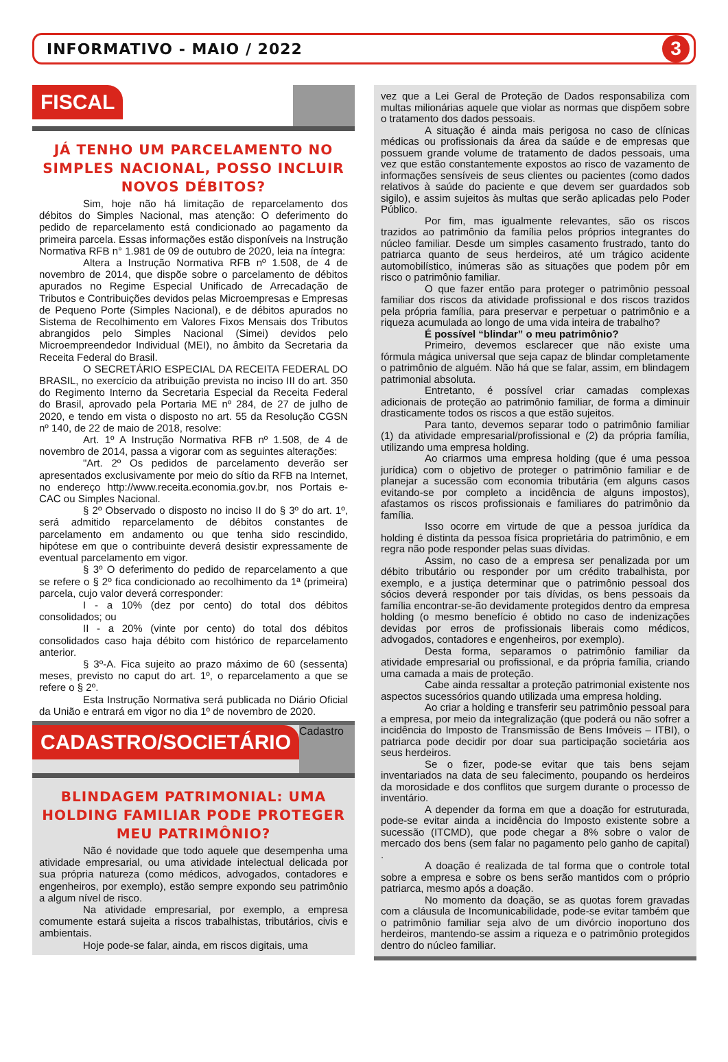INFORMATIVO - MAIO / 2022
3
FISCAL
JÁ TENHO UM PARCELAMENTO NO SIMPLES NACIONAL, POSSO INCLUIR NOVOS DÉBITOS?
Sim, hoje não há limitação de reparcelamento dos débitos do Simples Nacional, mas atenção: O deferimento do pedido de reparcelamento está condicionado ao pagamento da primeira parcela. Essas informações estão disponíveis na Instrução Normativa RFB n° 1.981 de 09 de outubro de 2020, leia na íntegra:
Altera a Instrução Normativa RFB nº 1.508, de 4 de novembro de 2014, que dispõe sobre o parcelamento de débitos apurados no Regime Especial Unificado de Arrecadação de Tributos e Contribuições devidos pelas Microempresas e Empresas de Pequeno Porte (Simples Nacional), e de débitos apurados no Sistema de Recolhimento em Valores Fixos Mensais dos Tributos abrangidos pelo Simples Nacional (Simei) devidos pelo Microempreendedor Individual (MEI), no âmbito da Secretaria da Receita Federal do Brasil.
O SECRETÁRIO ESPECIAL DA RECEITA FEDERAL DO BRASIL, no exercício da atribuição prevista no inciso III do art. 350 do Regimento Interno da Secretaria Especial da Receita Federal do Brasil, aprovado pela Portaria ME nº 284, de 27 de julho de 2020, e tendo em vista o disposto no art. 55 da Resolução CGSN nº 140, de 22 de maio de 2018, resolve:
Art. 1º A Instrução Normativa RFB nº 1.508, de 4 de novembro de 2014, passa a vigorar com as seguintes alterações:
"Art. 2º Os pedidos de parcelamento deverão ser apresentados exclusivamente por meio do sítio da RFB na Internet, no endereço http://www.receita.economia.gov.br, nos Portais e-CAC ou Simples Nacional.
§ 2º Observado o disposto no inciso II do § 3º do art. 1º, será admitido reparcelamento de débitos constantes de parcelamento em andamento ou que tenha sido rescindido, hipótese em que o contribuinte deverá desistir expressamente de eventual parcelamento em vigor.
§ 3º O deferimento do pedido de reparcelamento a que se refere o § 2º fica condicionado ao recolhimento da 1ª (primeira) parcela, cujo valor deverá corresponder:
I - a 10% (dez por cento) do total dos débitos consolidados; ou
II - a 20% (vinte por cento) do total dos débitos consolidados caso haja débito com histórico de reparcelamento anterior.
§ 3º-A. Fica sujeito ao prazo máximo de 60 (sessenta) meses, previsto no caput do art. 1º, o reparcelamento a que se refere o § 2º.
Esta Instrução Normativa será publicada no Diário Oficial da União e entrará em vigor no dia 1º de novembro de 2020.
CADASTRO/SOCIETÁRIO
Cadastro
BLINDAGEM PATRIMONIAL: UMA HOLDING FAMILIAR PODE PROTEGER MEU PATRIMÔNIO?
Não é novidade que todo aquele que desempenha uma atividade empresarial, ou uma atividade intelectual delicada por sua própria natureza (como médicos, advogados, contadores e engenheiros, por exemplo), estão sempre expondo seu patrimônio a algum nível de risco.
Na atividade empresarial, por exemplo, a empresa comumente estará sujeita a riscos trabalhistas, tributários, civis e ambientais.
Hoje pode-se falar, ainda, em riscos digitais, uma
vez que a Lei Geral de Proteção de Dados responsabiliza com multas milionárias aquele que violar as normas que dispõem sobre o tratamento dos dados pessoais.
A situação é ainda mais perigosa no caso de clínicas médicas ou profissionais da área da saúde e de empresas que possuem grande volume de tratamento de dados pessoais, uma vez que estão constantemente expostos ao risco de vazamento de informações sensíveis de seus clientes ou pacientes (como dados relativos à saúde do paciente e que devem ser guardados sob sigilo), e assim sujeitos às multas que serão aplicadas pelo Poder Público.
Por fim, mas igualmente relevantes, são os riscos trazidos ao patrimônio da família pelos próprios integrantes do núcleo familiar. Desde um simples casamento frustrado, tanto do patriarca quanto de seus herdeiros, até um trágico acidente automobilístico, inúmeras são as situações que podem pôr em risco o patrimônio familiar.
O que fazer então para proteger o patrimônio pessoal familiar dos riscos da atividade profissional e dos riscos trazidos pela própria família, para preservar e perpetuar o patrimônio e a riqueza acumulada ao longo de uma vida inteira de trabalho?
É possível “blindar” o meu patrimônio?
Primeiro, devemos esclarecer que não existe uma fórmula mágica universal que seja capaz de blindar completamente o patrimônio de alguém. Não há que se falar, assim, em blindagem patrimonial absoluta.
Entretanto, é possível criar camadas complexas adicionais de proteção ao patrimônio familiar, de forma a diminuir drasticamente todos os riscos a que estão sujeitos.
Para tanto, devemos separar todo o patrimônio familiar (1) da atividade empresarial/profissional e (2) da própria família, utilizando uma empresa holding.
Ao criarmos uma empresa holding (que é uma pessoa jurídica) com o objetivo de proteger o patrimônio familiar e de planejar a sucessão com economia tributária (em alguns casos evitando-se por completo a incidência de alguns impostos), afastamos os riscos profissionais e familiares do patrimônio da família.
Isso ocorre em virtude de que a pessoa jurídica da holding é distinta da pessoa física proprietária do patrimônio, e em regra não pode responder pelas suas dívidas.
Assim, no caso de a empresa ser penalizada por um débito tributário ou responder por um crédito trabalhista, por exemplo, e a justiça determinar que o patrimônio pessoal dos sócios deverá responder por tais dívidas, os bens pessoais da família encontrar-se-ão devidamente protegidos dentro da empresa holding (o mesmo benefício é obtido no caso de indenizações devidas por erros de profissionais liberais como médicos, advogados, contadores e engenheiros, por exemplo).
Desta forma, separamos o patrimônio familiar da atividade empresarial ou profissional, e da própria família, criando uma camada a mais de proteção.
Cabe ainda ressaltar a proteção patrimonial existente nos aspectos sucessórios quando utilizada uma empresa holding.
Ao criar a holding e transferir seu patrimônio pessoal para a empresa, por meio da integralização (que poderá ou não sofrer a incidência do Imposto de Transmissão de Bens Imóveis – ITBI), o patriarca pode decidir por doar sua participação societária aos seus herdeiros.
Se o fizer, pode-se evitar que tais bens sejam inventariados na data de seu falecimento, poupando os herdeiros da morosidade e dos conflitos que surgem durante o processo de inventário.
A depender da forma em que a doação for estruturada, pode-se evitar ainda a incidência do Imposto existente sobre a sucessão (ITCMD), que pode chegar a 8% sobre o valor de mercado dos bens (sem falar no pagamento pelo ganho de capital) .
A doação é realizada de tal forma que o controle total sobre a empresa e sobre os bens serão mantidos com o próprio patriarca, mesmo após a doação.
No momento da doação, se as quotas forem gravadas com a cláusula de Incomunicabilidade, pode-se evitar também que o patrimônio familiar seja alvo de um divórcio inoportuno dos herdeiros, mantendo-se assim a riqueza e o patrimônio protegidos dentro do núcleo familiar.